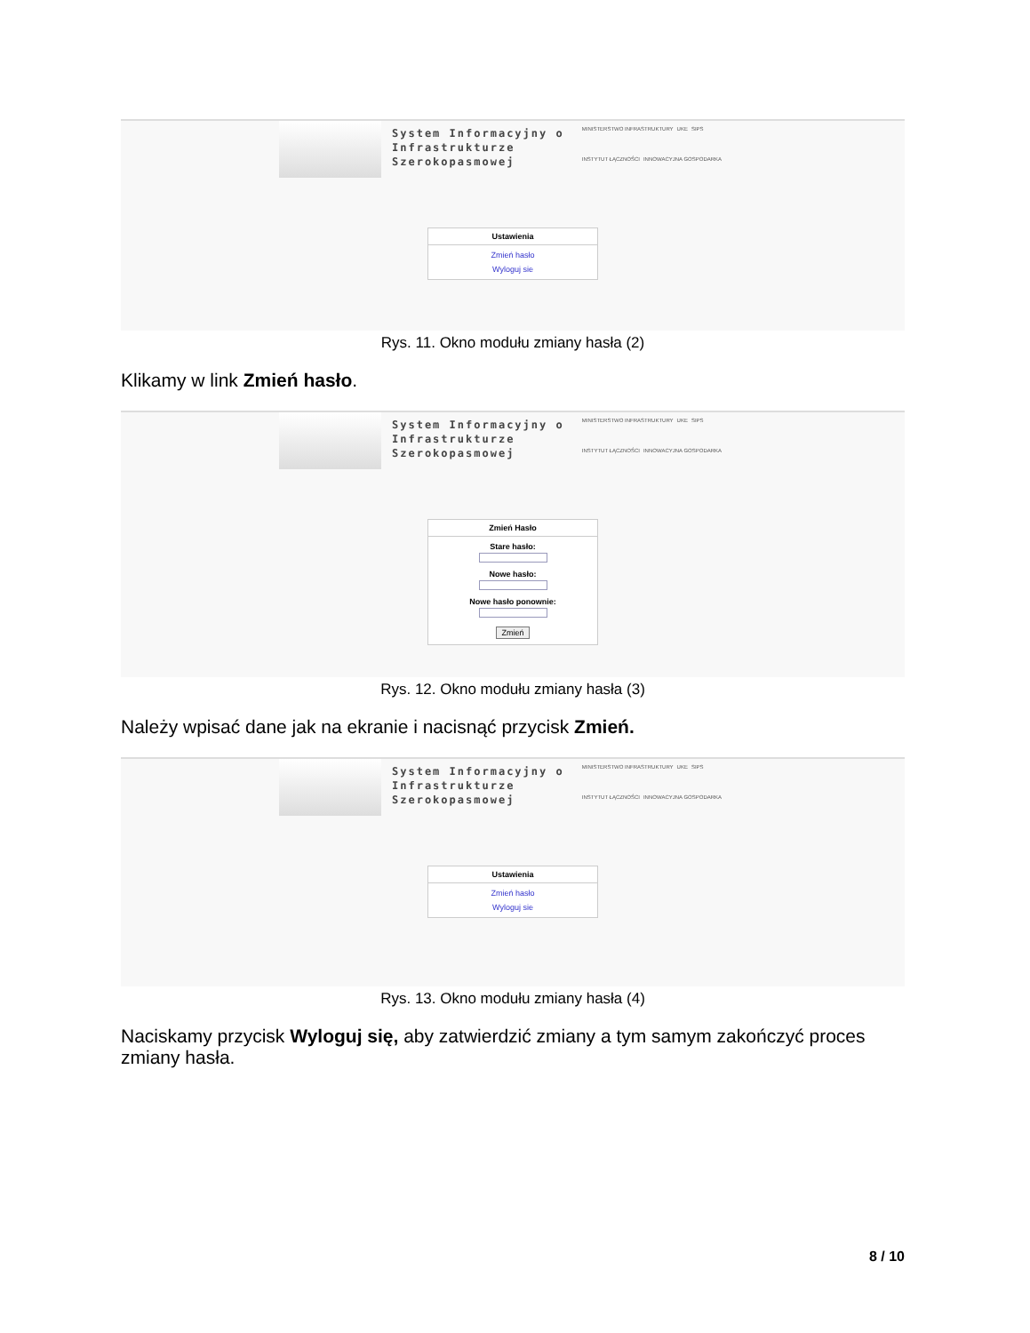System Informacyjny o
Infrastrukturze
Szerokopasmowej
MINISTERSTWO INFRASTRUKTURY UKE SIPS INSTYTUT ŁĄCZNOŚCI INNOWACYJNA GOSPODARKA
Ustawienia
Zmień hasło
Wyloguj sie
Rys. 11. Okno modułu zmiany hasła (2)
Klikamy w link Zmień hasło.
System Informacyjny o
Infrastrukturze
Szerokopasmowej
MINISTERSTWO INFRASTRUKTURY UKE SIPS INSTYTUT ŁĄCZNOŚCI INNOWACYJNA GOSPODARKA
Zmień Hasło
Stare hasło:
Nowe hasło:
Nowe hasło ponownie:
Zmień
Rys. 12. Okno modułu zmiany hasła (3)
Należy wpisać dane jak na ekranie i nacisnąć przycisk Zmień.
System Informacyjny o
Infrastrukturze
Szerokopasmowej
MINISTERSTWO INFRASTRUKTURY UKE SIPS INSTYTUT ŁĄCZNOŚCI INNOWACYJNA GOSPODARKA
Ustawienia
Zmień hasło
Wyloguj sie
Rys. 13. Okno modułu zmiany hasła (4)
Naciskamy przycisk Wyloguj się, aby zatwierdzić zmiany a tym samym zakończyć proces zmiany hasła.
8 / 10